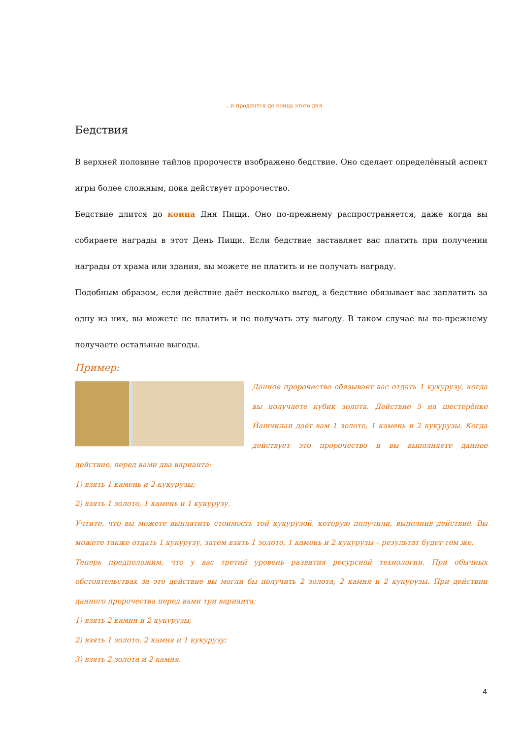...и продлится до конца этого дня
Бедствия
В верхней половине тайлов пророчеств изображено бедствие. Оно сделает определённый аспект игры более сложным, пока действует пророчество.
Бедствие длится до конца Дня Пищи. Оно по-прежнему распространяется, даже когда вы собираете награды в этот День Пищи. Если бедствие заставляет вас платить при получении награды от храма или здания, вы можете не платить и не получать награду.
Подобным образом, если действие даёт несколько выгод, а бедствие обязывает вас заплатить за одну из них, вы можете не платить и не получать эту выгоду. В таком случае вы по-прежнему получаете остальные выгоды.
Пример:
Данное пророчество обязывает вас отдать 1 кукурузу, когда вы получаете кубик золота. Действие 5 на шестерёнке Йашчилан даёт вам 1 золото, 1 камень и 2 кукурузы. Когда действует это пророчество и вы выполняете данное действие, перед вами два варианта:
1) взять 1 камень и 2 кукурузы;
2) взять 1 золото, 1 камень и 1 кукурузу.
Учтите, что вы можете выплатить стоимость той кукурузой, которую получили, выполнив действие. Вы можете также отдать 1 кукурузу, затем взять 1 золото, 1 камень и 2 кукурузы – результат будет тем же.
Теперь предположим, что у вас третий уровень развития ресурсной технологии. При обычных обстоятельствах за это действие вы могли бы получить 2 золота, 2 камня и 2 кукурузы. При действии данного пророчества перед вами три варианта:
1) взять 2 камня и 2 кукурузы;
2) взять 1 золото, 2 камня и 1 кукурузу;
3) взять 2 золота и 2 камня.
4